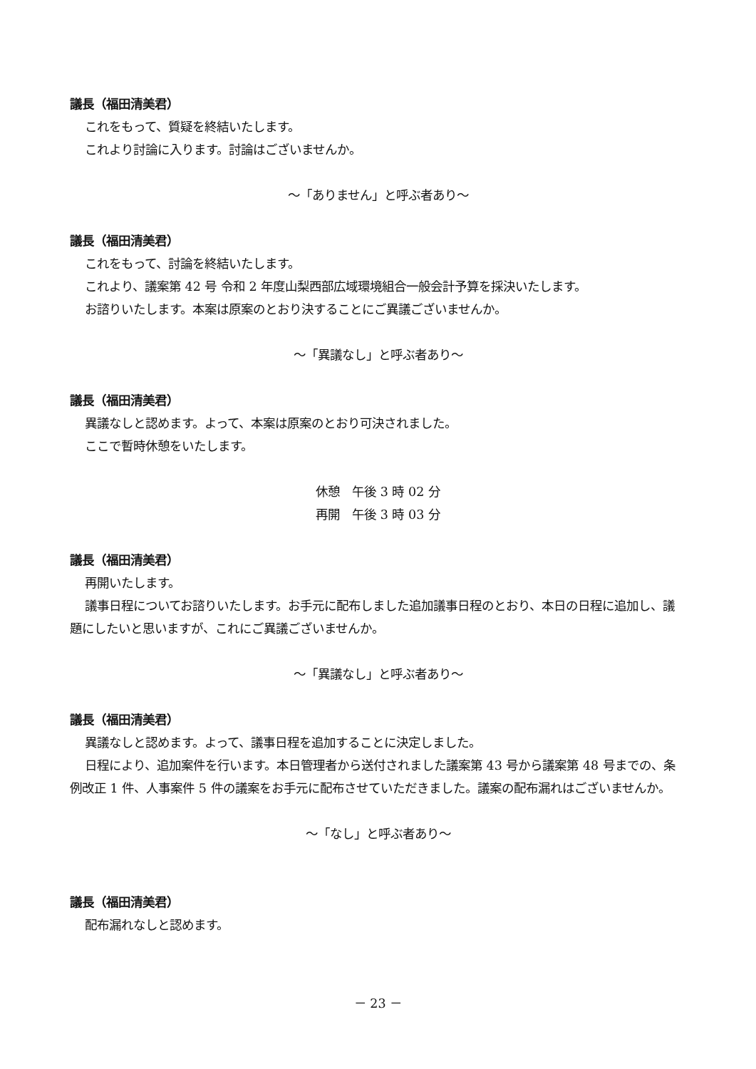議長（福田清美君）
これをもって、質疑を終結いたします。
これより討論に入ります。討論はございませんか。
～「ありません」と呼ぶ者あり～
議長（福田清美君）
これをもって、討論を終結いたします。
これより、議案第 42 号 令和 2 年度山梨西部広域環境組合一般会計予算を採決いたします。
お諮りいたします。本案は原案のとおり決することにご異議ございませんか。
～「異議なし」と呼ぶ者あり～
議長（福田清美君）
異議なしと認めます。よって、本案は原案のとおり可決されました。
ここで暫時休憩をいたします。
休憩　午後 3 時 02 分
再開　午後 3 時 03 分
議長（福田清美君）
再開いたします。
議事日程についてお諮りいたします。お手元に配布しました追加議事日程のとおり、本日の日程に追加し、議題にしたいと思いますが、これにご異議ございませんか。
～「異議なし」と呼ぶ者あり～
議長（福田清美君）
異議なしと認めます。よって、議事日程を追加することに決定しました。
日程により、追加案件を行います。本日管理者から送付されました議案第 43 号から議案第 48 号までの、条例改正 1 件、人事案件 5 件の議案をお手元に配布させていただきました。議案の配布漏れはございませんか。
～「なし」と呼ぶ者あり～
議長（福田清美君）
配布漏れなしと認めます。
－ 23 －